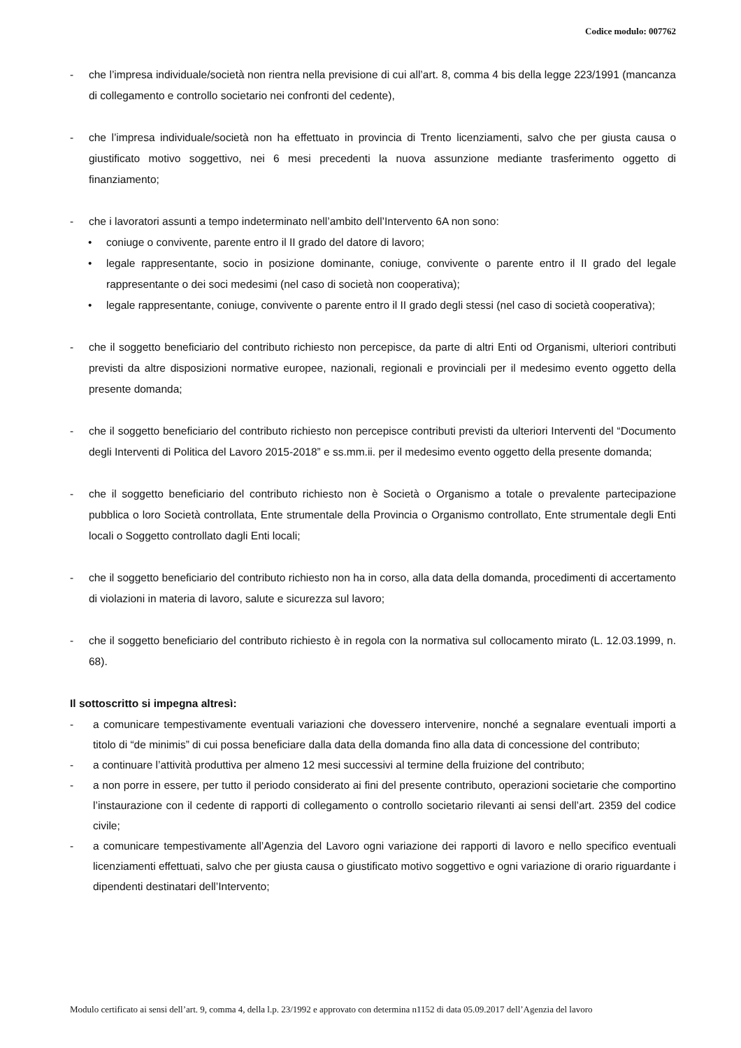Codice modulo: 007762
- che l’impresa individuale/società non rientra nella previsione di cui all’art. 8, comma 4 bis della legge 223/1991 (mancanza di collegamento e controllo societario nei confronti del cedente),
- che l’impresa individuale/società non ha effettuato in provincia di Trento licenziamenti, salvo che per giusta causa o giustificato motivo soggettivo, nei 6 mesi precedenti la nuova assunzione mediante trasferimento oggetto di finanziamento;
- che i lavoratori assunti a tempo indeterminato nell’ambito dell’Intervento 6A non sono:
• coniuge o convivente, parente entro il II grado del datore di lavoro;
• legale rappresentante, socio in posizione dominante, coniuge, convivente o parente entro il II grado del legale rappresentante o dei soci medesimi (nel caso di società non cooperativa);
• legale rappresentante, coniuge, convivente o parente entro il II grado degli stessi (nel caso di società cooperativa);
- che il soggetto beneficiario del contributo richiesto non percepisce, da parte di altri Enti od Organismi, ulteriori contributi previsti da altre disposizioni normative europee, nazionali, regionali e provinciali per il medesimo evento oggetto della presente domanda;
- che il soggetto beneficiario del contributo richiesto non percepisce contributi previsti da ulteriori Interventi del “Documento degli Interventi di Politica del Lavoro 2015-2018” e ss.mm.ii. per il medesimo evento oggetto della presente domanda;
- che il soggetto beneficiario del contributo richiesto non è Società o Organismo a totale o prevalente partecipazione pubblica o loro Società controllata, Ente strumentale della Provincia o Organismo controllato, Ente strumentale degli Enti locali o Soggetto controllato dagli Enti locali;
- che il soggetto beneficiario del contributo richiesto non ha in corso, alla data della domanda, procedimenti di accertamento di violazioni in materia di lavoro, salute e sicurezza sul lavoro;
- che il soggetto beneficiario del contributo richiesto è in regola con la normativa sul collocamento mirato (L. 12.03.1999, n. 68).
Il sottoscritto si impegna altresì:
- a comunicare tempestivamente eventuali variazioni che dovessero intervenire, nonché a segnalare eventuali importi a titolo di “de minimis” di cui possa beneficiare dalla data della domanda fino alla data di concessione del contributo;
- a continuare l’attività produttiva per almeno 12 mesi successivi al termine della fruizione del contributo;
- a non porre in essere, per tutto il periodo considerato ai fini del presente contributo, operazioni societarie che comportino l’instaurazione con il cedente di rapporti di collegamento o controllo societario rilevanti ai sensi dell’art. 2359 del codice civile;
- a comunicare tempestivamente all’Agenzia del Lavoro ogni variazione dei rapporti di lavoro e nello specifico eventuali licenziamenti effettuati, salvo che per giusta causa o giustificato motivo soggettivo e ogni variazione di orario riguardante i dipendenti destinatari dell’Intervento;
Modulo certificato ai sensi dell’art. 9, comma 4, della l.p. 23/1992 e approvato con determina n1152 di data 05.09.2017 dell’Agenzia del lavoro